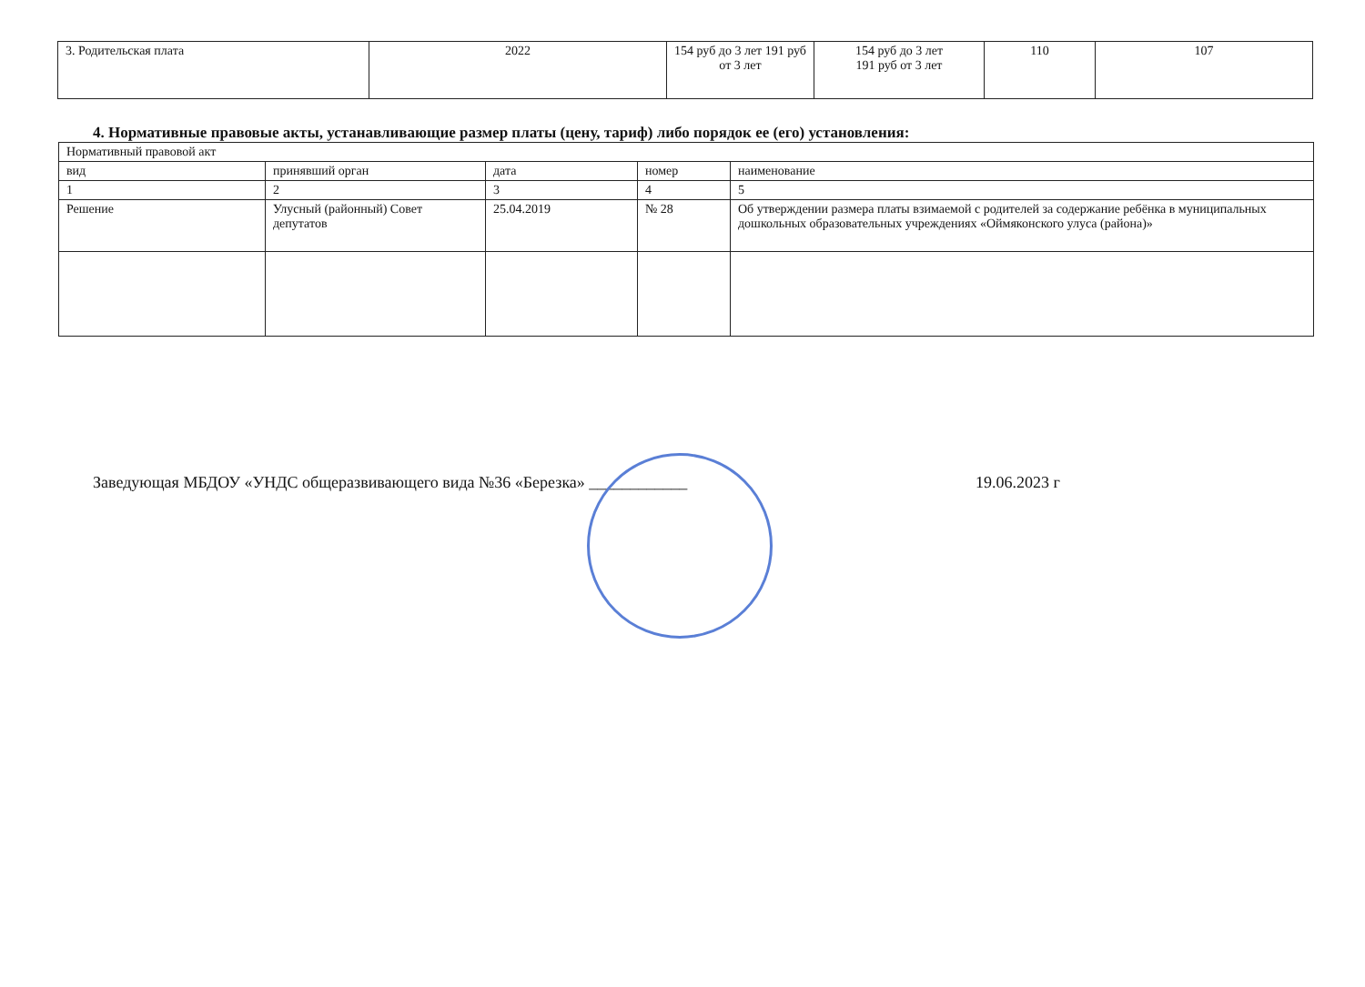| 3. Родительская плата | 2022 | 154 руб до 3 лет 191 руб от 3 лет | 154 руб до 3 лет 191 руб от 3 лет | 110 | 107 |
4. Нормативные правовые акты, устанавливающие размер платы (цену, тариф) либо порядок ее (его) установления:
| Нормативный правовой акт | | | | |
| --- | --- | --- | --- | --- |
| вид | принявший орган | дата | номер | наименование |
| 1 | 2 | 3 | 4 | 5 |
| Решение | Улусный (районный) Совет депутатов | 25.04.2019 | № 28 | Об утверждении размера платы взимаемой с родителей за содержание ребёнка в муниципальных дошкольных образовательных учреждениях «Оймяконского улуса (района)» |
Заведующая МБДОУ «УНДС общеразвивающего вида №36 «Березка» ____________ 19.06.2023 г